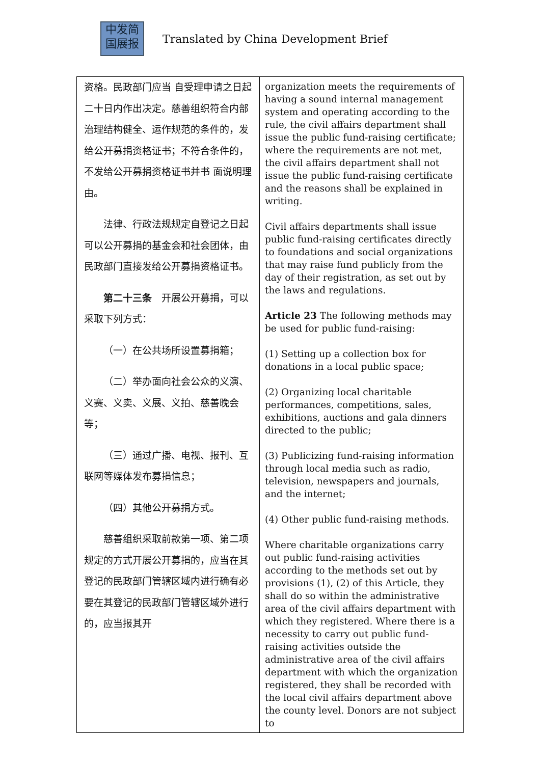中发简
国展报
Translated by China Development Brief
| 资格。民政部门应当 自受理申请之日起二十日内作出决定。慈善组织符合内部治理结构健全、运作规范的条件的，发给公开募捐资格证书；不符合条件的，不发给公开募捐资格证书并书 面说明理由。 法律、行政法规规定自登记之日起可以公开募捐的基金会和社会团体，由民政部门直接发给公开募捐资格证书。 第二十三条 开展公开募捐，可以采取下列方式： （一）在公共场所设置募捐箱； （二）举办面向社会公众的义演、义赛、义卖、义展、义拍、慈善晚会等； （三）通过广播、电视、报刊、互联网等媒体发布募捐信息； （四）其他公开募捐方式。 慈善组织采取前款第一项、第二项规定的方式开展公开募捐的，应当在其登记的民政部门管辖区域内进行确有必要在其登记的民政部门管辖区域外进行的，应当报其开 | organization meets the requirements of having a sound internal management system and operating according to the rule, the civil affairs department shall issue the public fund-raising certificate; where the requirements are not met, the civil affairs department shall not issue the public fund-raising certificate and the reasons shall be explained in writing. Civil affairs departments shall issue public fund-raising certificates directly to foundations and social organizations that may raise fund publicly from the day of their registration, as set out by the laws and regulations. Article 23 The following methods may be used for public fund-raising: (1) Setting up a collection box for donations in a local public space; (2) Organizing local charitable performances, competitions, sales, exhibitions, auctions and gala dinners directed to the public; (3) Publicizing fund-raising information through local media such as radio, television, newspapers and journals, and the internet; (4) Other public fund-raising methods. Where charitable organizations carry out public fund-raising activities according to the methods set out by provisions (1), (2) of this Article, they shall do so within the administrative area of the civil affairs department with which they registered. Where there is a necessity to carry out public fund-raising activities outside the administrative area of the civil affairs department with which the organization registered, they shall be recorded with the local civil affairs department above the county level. Donors are not subject to |